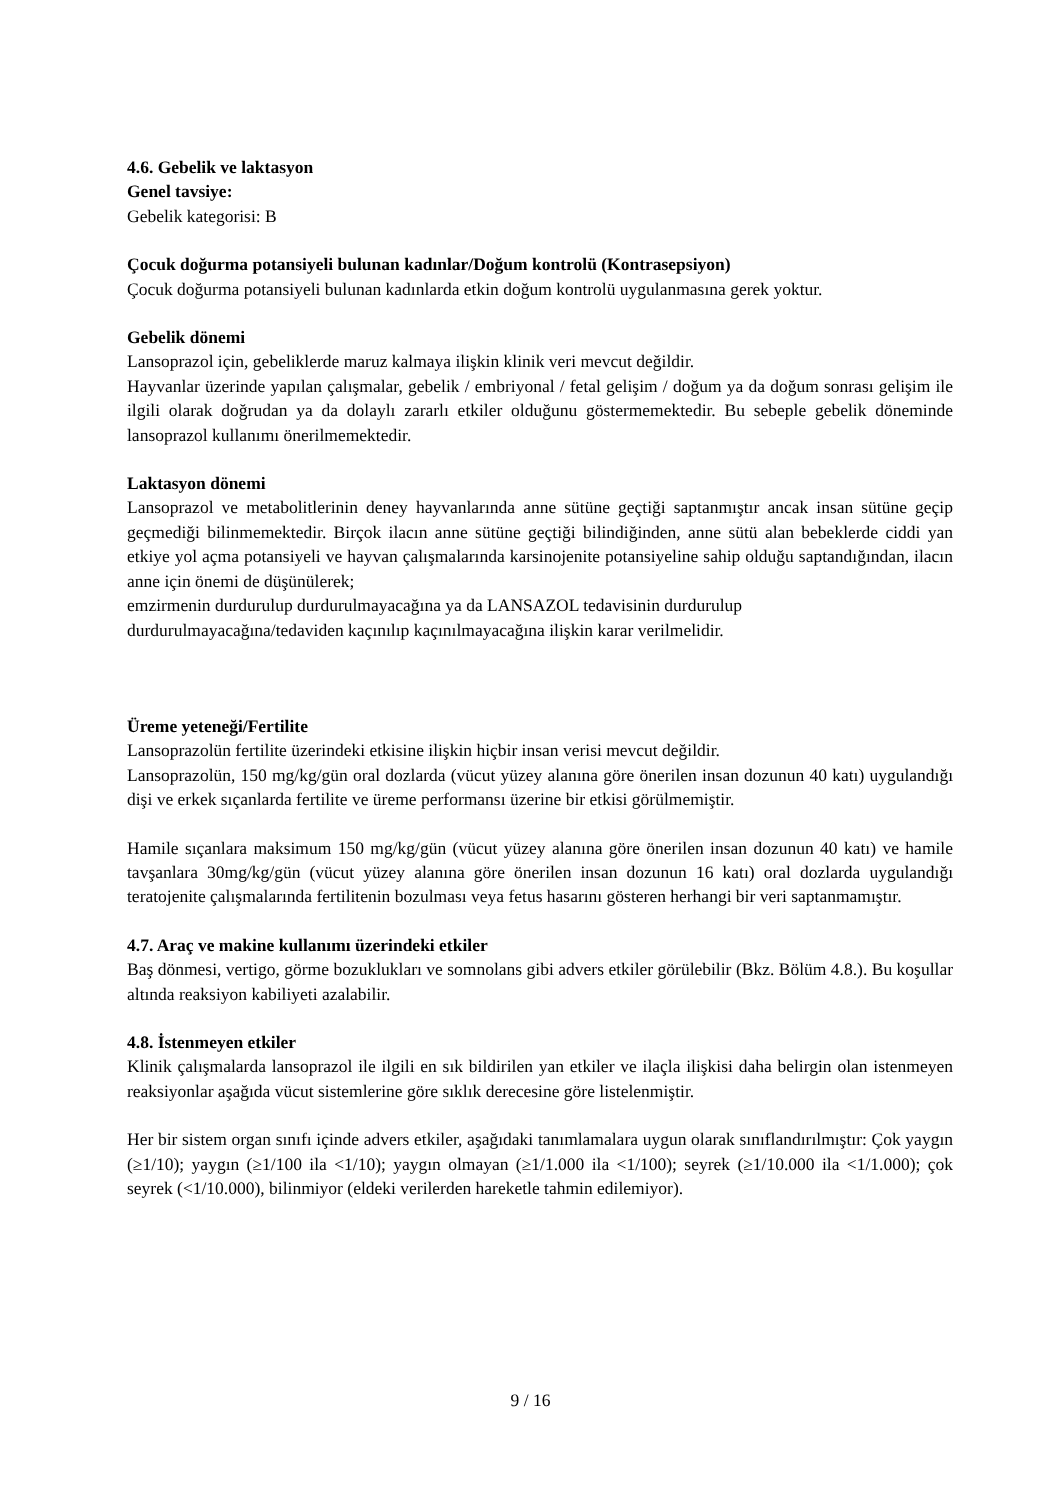4.6. Gebelik ve laktasyon
Genel tavsiye:
Gebelik kategorisi: B
Çocuk doğurma potansiyeli bulunan kadınlar/Doğum kontrolü (Kontrasepsiyon)
Çocuk doğurma potansiyeli bulunan kadınlarda etkin doğum kontrolü uygulanmasına gerek yoktur.
Gebelik dönemi
Lansoprazol için, gebeliklerde maruz kalmaya ilişkin klinik veri mevcut değildir.
Hayvanlar üzerinde yapılan çalışmalar, gebelik / embriyonal / fetal gelişim / doğum ya da doğum sonrası gelişim ile ilgili olarak doğrudan ya da dolaylı zararlı etkiler olduğunu göstermemektedir. Bu sebeple gebelik döneminde lansoprazol kullanımı önerilmemektedir.
Laktasyon dönemi
Lansoprazol ve metabolitlerinin deney hayvanlarında anne sütüne geçtiği saptanmıştır ancak insan sütüne geçip geçmediği bilinmemektedir. Birçok ilacın anne sütüne geçtiği bilindiğinden, anne sütü alan bebeklerde ciddi yan etkiye yol açma potansiyeli ve hayvan çalışmalarında karsinojenite potansiyeline sahip olduğu saptandığından, ilacın anne için önemi de düşünülerek;
emzirmenin durdurulup durdurulmayacağına ya da LANSAZOL tedavisinin durdurulup durdurulmayacağına/tedaviden kaçınılıp kaçınılmayacağına ilişkin karar verilmelidir.
Üreme yeteneği/Fertilite
Lansoprazolün fertilite üzerindeki etkisine ilişkin hiçbir insan verisi mevcut değildir.
Lansoprazolün, 150 mg/kg/gün oral dozlarda (vücut yüzey alanına göre önerilen insan dozunun 40 katı) uygulandığı dişi ve erkek sıçanlarda fertilite ve üreme performansı üzerine bir etkisi görülmemiştir.
Hamile sıçanlara maksimum 150 mg/kg/gün (vücut yüzey alanına göre önerilen insan dozunun 40 katı) ve hamile tavşanlara 30mg/kg/gün (vücut yüzey alanına göre önerilen insan dozunun 16 katı) oral dozlarda uygulandığı teratojenite çalışmalarında fertilitenin bozulması veya fetus hasarını gösteren herhangi bir veri saptanmamıştır.
4.7. Araç ve makine kullanımı üzerindeki etkiler
Baş dönmesi, vertigo, görme bozuklukları ve somnolans gibi advers etkiler görülebilir (Bkz. Bölüm 4.8.). Bu koşullar altında reaksiyon kabiliyeti azalabilir.
4.8. İstenmeyen etkiler
Klinik çalışmalarda lansoprazol ile ilgili en sık bildirilen yan etkiler ve ilaçla ilişkisi daha belirgin olan istenmeyen reaksiyonlar aşağıda vücut sistemlerine göre sıklık derecesine göre listelenmiştir.
Her bir sistem organ sınıfı içinde advers etkiler, aşağıdaki tanımlamalara uygun olarak sınıflandırılmıştır: Çok yaygın (≥1/10); yaygın (≥1/100 ila <1/10); yaygın olmayan (≥1/1.000 ila <1/100); seyrek (≥1/10.000 ila <1/1.000); çok seyrek (<1/10.000), bilinmiyor (eldeki verilerden hareketle tahmin edilemiyor).
9 / 16